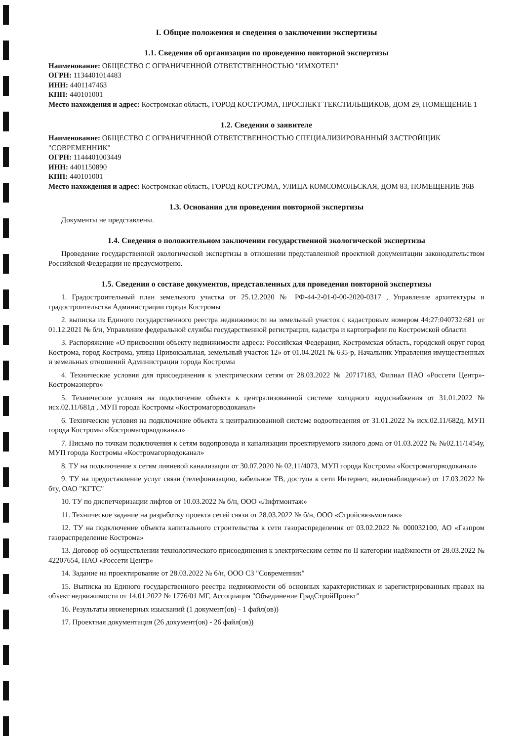I. Общие положения и сведения о заключении экспертизы
1.1. Сведения об организации по проведению повторной экспертизы
Наименование: ОБЩЕСТВО С ОГРАНИЧЕННОЙ ОТВЕТСТВЕННОСТЬЮ "ИМХОТЕП"
ОГРН: 1134401014483
ИНН: 4401147463
КПП: 440101001
Место нахождения и адрес: Костромская область, ГОРОД КОСТРОМА, ПРОСПЕКТ ТЕКСТИЛЬЩИКОВ, ДОМ 29, ПОМЕЩЕНИЕ 1
1.2. Сведения о заявителе
Наименование: ОБЩЕСТВО С ОГРАНИЧЕННОЙ ОТВЕТСТВЕННОСТЬЮ СПЕЦИАЛИЗИРОВАННЫЙ ЗАСТРОЙЩИК "СОВРЕМЕННИК"
ОГРН: 1144401003449
ИНН: 4401150890
КПП: 440101001
Место нахождения и адрес: Костромская область, ГОРОД КОСТРОМА, УЛИЦА КОМСОМОЛЬСКАЯ, ДОМ 83, ПОМЕЩЕНИЕ 36В
1.3. Основания для проведения повторной экспертизы
Документы не представлены.
1.4. Сведения о положительном заключении государственной экологической экспертизы
Проведение государственной экологической экспертизы в отношении представленной проектной документации законодательством Российской Федерации не предусмотрено.
1.5. Сведения о составе документов, представленных для проведения повторной экспертизы
1. Градостроительный план земельного участка от 25.12.2020 № РФ-44-2-01-0-00-2020-0317 , Управление архитектуры и градостроительства Администрации города Костромы
2. выписка из Единого государственного реестра недвижимости на земельный участок с кадастровым номером 44:27:040732:681 от 01.12.2021 № б/н, Управление федеральной службы государственной регистрации, кадастра и картографии по Костромской области
3. Распоряжение «О присвоении объекту недвижимости адреса: Российская Федерация, Костромская область, городской округ город Кострома, город Кострома, улица Привокзальная, земельный участок 12» от 01.04.2021 № 635-р, Начальник Управления имущественных и земельных отношений Администрации города Костромы
4. Технические условия для присоединения к электрическим сетям от 28.03.2022 № 20717183, Филиал ПАО «Россети Центр»-Костромаэнерго»
5. Технические условия на подключение объекта к централизованной системе холодного водоснабжения от 31.01.2022 № исх.02.11/681д , МУП города Костромы «Костромагорводоканал»
6. Технические условия на подключение объекта к централизованной системе водоотведения от 31.01.2022 № исх.02.11/682д, МУП города Костромы «Костромагорводоканал»
7. Письмо по точкам подключения к сетям водопровода и канализации проектируемого жилого дома от 01.03.2022 № №02.11/1454у, МУП города Костромы «Костромагорводоканал»
8. ТУ на подключение к сетям ливневой канализации от 30.07.2020 № 02.11/4073, МУП города Костромы «Костромагорводоканал»
9. ТУ на предоставление услуг связи (телефонизацию, кабельное ТВ, доступа к сети Интернет, видеонаблюдение) от 17.03.2022 № бту, ОАО "КГТС"
10. ТУ по диспетчеризации лифтов от 10.03.2022 № б/н, ООО «Лифтмонтаж»
11. Техническое задание на разработку проекта сетей связи от 28.03.2022 № б/н, ООО «Стройсвязьмонтаж»
12. ТУ на подключение объекта капитального строительства к сети газораспределения от 03.02.2022 № 000032100, АО «Газпром газораспределение Кострома»
13. Договор об осуществлении технологического присоединения к электрическим сетям по II категории надёжности от 28.03.2022 № 42207654, ПАО «Россети Центр»
14. Задание на проектирование от 28.03.2022 № б/н, ООО СЗ "Современник"
15. Выписка из Единого государственного реестра недвижимости об основных характеристиках и зарегистрированных правах на объект недвижимости от 14.01.2022 № 1776/01 МГ, Ассоциация "Объединение ГрадСтройПроект"
16. Результаты инженерных изысканий (1 документ(ов) - 1 файл(ов))
17. Проектная документация (26 документ(ов) - 26 файл(ов))